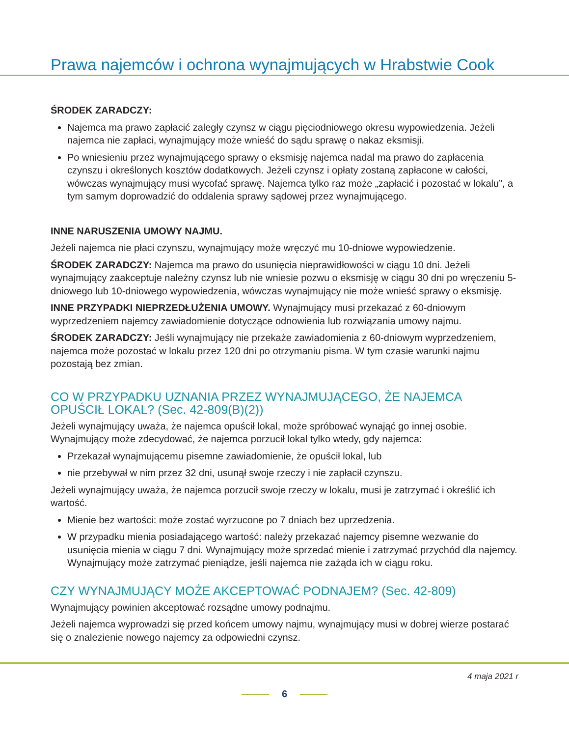Prawa najemców i ochrona wynajmujących w Hrabstwie Cook
ŚRODEK ZARADCZY:
Najemca ma prawo zapłacić zaległy czynsz w ciągu pięciodniowego okresu wypowiedzenia. Jeżeli najemca nie zapłaci, wynajmujący może wnieść do sądu sprawę o nakaz eksmisji.
Po wniesieniu przez wynajmującego sprawy o eksmisję najemca nadal ma prawo do zapłacenia czynszu i określonych kosztów dodatkowych. Jeżeli czynsz i opłaty zostaną zapłacone w całości, wówczas wynajmujący musi wycofać sprawę. Najemca tylko raz może „zapłacić i pozostać w lokalu”, a tym samym doprowadzić do oddalenia sprawy sądowej przez wynajmującego.
INNE NARUSZENIA UMOWY NAJMU.
Jeżeli najemca nie płaci czynszu, wynajmujący może wręczyć mu 10-dniowe wypowiedzenie.
ŚRODEK ZARADCZY: Najemca ma prawo do usunięcia nieprawidłowości w ciągu 10 dni. Jeżeli wynajmujący zaakceptuje należny czynsz lub nie wniesie pozwu o eksmisję w ciągu 30 dni po wręczeniu 5-dniowego lub 10-dniowego wypowiedzenia, wówczas wynajmujący nie może wnieść sprawy o eksmisję.
INNE PRZYPADKI NIEPRZEDŁUŻENIA UMOWY. Wynajmujący musi przekazać z 60-dniowym wyprzedzeniem najemcy zawiadomienie dotyczące odnowienia lub rozwiązania umowy najmu.
ŚRODEK ZARADCZY: Jeśli wynajmujący nie przekaże zawiadomienia z 60-dniowym wyprzedzeniem, najemca może pozostać w lokalu przez 120 dni po otrzymaniu pisma. W tym czasie warunki najmu pozostają bez zmian.
CO W PRZYPADKU UZNANIA PRZEZ WYNAJMUJĄCEGO, ŻE NAJEMCA OPUŚCIŁ LOKAL? (Sec. 42-809(B)(2))
Jeżeli wynajmujący uważa, że najemca opuścił lokal, może spróbować wynająć go innej osobie. Wynajmujący może zdecydować, że najemca porzucił lokal tylko wtedy, gdy najemca:
Przekazał wynajmującemu pisemne zawiadomienie, że opuścił lokal, lub
nie przebywał w nim przez 32 dni, usunął swoje rzeczy i nie zapłacił czynszu.
Jeżeli wynajmujący uważa, że najemca porzucił swoje rzeczy w lokalu, musi je zatrzymać i określić ich wartość.
Mienie bez wartości: może zostać wyrzucone po 7 dniach bez uprzedzenia.
W przypadku mienia posiadającego wartość: należy przekazać najemcy pisemne wezwanie do usunięcia mienia w ciągu 7 dni. Wynajmujący może sprzedać mienie i zatrzymać przychód dla najemcy. Wynajmujący może zatrzymać pieniądze, jeśli najemca nie zażąda ich w ciągu roku.
CZY WYNAJMUJĄCY MOŻE AKCEPTOWAĆ PODNAJEM? (Sec. 42-809)
Wynajmujący powinien akceptować rozsądne umowy podnajmu.
Jeżeli najemca wyprowadzi się przed końcem umowy najmu, wynajmujący musi w dobrej wierze postarać się o znalezienie nowego najemcy za odpowiedni czynsz.
4 maja 2021 r
6